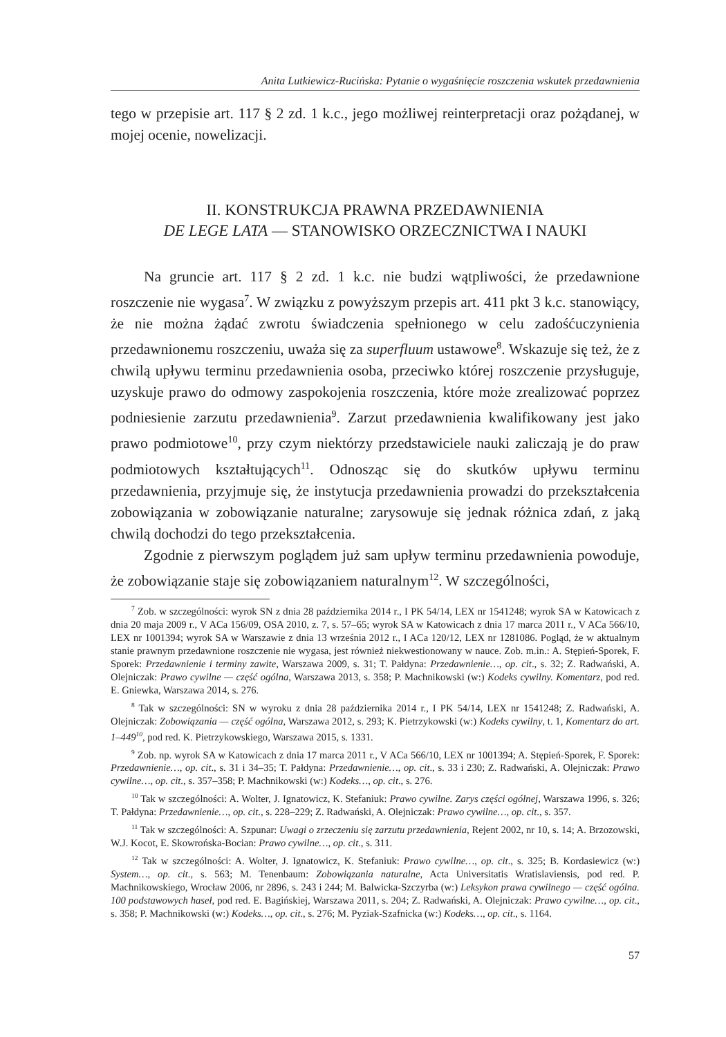Anita Lutkiewicz-Rucińska: Pytanie o wygaśnięcie roszczenia wskutek przedawnienia
tego w przepisie art. 117 § 2 zd. 1 k.c., jego możliwej reinterpretacji oraz pożądanej, w mojej ocenie, nowelizacji.
II. KONSTRUKCJA PRAWNA PRZEDAWNIENIA
DE LEGE LATA — STANOWISKO ORZECZNICTWA I NAUKI
Na gruncie art. 117 § 2 zd. 1 k.c. nie budzi wątpliwości, że przedawnione roszczenie nie wygasa<sup>7</sup>. W związku z powyższym przepis art. 411 pkt 3 k.c. stanowiący, że nie można żądać zwrotu świadczenia spełnionego w celu zadośćuczynienia przedawnionemu roszczeniu, uważa się za superfluum ustawowe<sup>8</sup>. Wskazuje się też, że z chwilą upływu terminu przedawnienia osoba, przeciwko której roszczenie przysługuje, uzyskuje prawo do odmowy zaspokojenia roszczenia, które może zrealizować poprzez podniesienie zarzutu przedawnienia<sup>9</sup>. Zarzut przedawnienia kwalifikowany jest jako prawo podmiotowe<sup>10</sup>, przy czym niektórzy przedstawiciele nauki zaliczają je do praw podmiotowych kształtujących<sup>11</sup>. Odnosząc się do skutków upływu terminu przedawnienia, przyjmuje się, że instytucja przedawnienia prowadzi do przekształcenia zobowiązania w zobowiązanie naturalne; zarysowuje się jednak różnica zdań, z jaką chwilą dochodzi do tego przekształcenia.
Zgodnie z pierwszym poglądem już sam upływ terminu przedawnienia powoduje, że zobowiązanie staje się zobowiązaniem naturalnym<sup>12</sup>. W szczególności,
<sup>7</sup> Zob. w szczególności: wyrok SN z dnia 28 października 2014 r., I PK 54/14, LEX nr 1541248; wyrok SA w Katowicach z dnia 20 maja 2009 r., V ACa 156/09, OSA 2010, z. 7, s. 57–65; wyrok SA w Katowicach z dnia 17 marca 2011 r., V ACa 566/10, LEX nr 1001394; wyrok SA w Warszawie z dnia 13 września 2012 r., I ACa 120/12, LEX nr 1281086. Pogląd, że w aktualnym stanie prawnym przedawnione roszczenie nie wygasa, jest również niekwestionowany w nauce. Zob. m.in.: A. Stępień-Sporek, F. Sporek: Przedawnienie i terminy zawite, Warszawa 2009, s. 31; T. Pałdyna: Przedawnienie…, op. cit., s. 32; Z. Radwański, A. Olejniczak: Prawo cywilne — część ogólna, Warszawa 2013, s. 358; P. Machnikowski (w:) Kodeks cywilny. Komentarz, pod red. E. Gniewka, Warszawa 2014, s. 276.
<sup>8</sup> Tak w szczególności: SN w wyroku z dnia 28 października 2014 r., I PK 54/14, LEX nr 1541248; Z. Radwański, A. Olejniczak: Zobowiązania — część ogólna, Warszawa 2012, s. 293; K. Pietrzykowski (w:) Kodeks cywilny, t. 1, Komentarz do art. 1–449<sup>10</sup>, pod red. K. Pietrzykowskiego, Warszawa 2015, s. 1331.
<sup>9</sup> Zob. np. wyrok SA w Katowicach z dnia 17 marca 2011 r., V ACa 566/10, LEX nr 1001394; A. Stępień-Sporek, F. Sporek: Przedawnienie…, op. cit., s. 31 i 34–35; T. Pałdyna: Przedawnienie…, op. cit., s. 33 i 230; Z. Radwański, A. Olejniczak: Prawo cywilne…, op. cit., s. 357–358; P. Machnikowski (w:) Kodeks…, op. cit., s. 276.
<sup>10</sup> Tak w szczególności: A. Wolter, J. Ignatowicz, K. Stefaniuk: Prawo cywilne. Zarys części ogólnej, Warszawa 1996, s. 326; T. Pałdyna: Przedawnienie…, op. cit., s. 228–229; Z. Radwański, A. Olejniczak: Prawo cywilne…, op. cit., s. 357.
<sup>11</sup> Tak w szczególności: A. Szpunar: Uwagi o zrzeczeniu się zarzutu przedawnienia, Rejent 2002, nr 10, s. 14; A. Brzozowski, W.J. Kocot, E. Skowrońska-Bocian: Prawo cywilne…, op. cit., s. 311.
<sup>12</sup> Tak w szczególności: A. Wolter, J. Ignatowicz, K. Stefaniuk: Prawo cywilne…, op. cit., s. 325; B. Kordasiewicz (w:) System…, op. cit., s. 563; M. Tenenbaum: Zobowiązania naturalne, Acta Universitatis Wratislaviensis, pod red. P. Machnikowskiego, Wrocław 2006, nr 2896, s. 243 i 244; M. Balwicka-Szczyrba (w:) Leksykon prawa cywilnego — część ogólna. 100 podstawowych haseł, pod red. E. Bagińskiej, Warszawa 2011, s. 204; Z. Radwański, A. Olejniczak: Prawo cywilne…, op. cit., s. 358; P. Machnikowski (w:) Kodeks…, op. cit., s. 276; M. Pyziak-Szafnicka (w:) Kodeks…, op. cit., s. 1164.
57